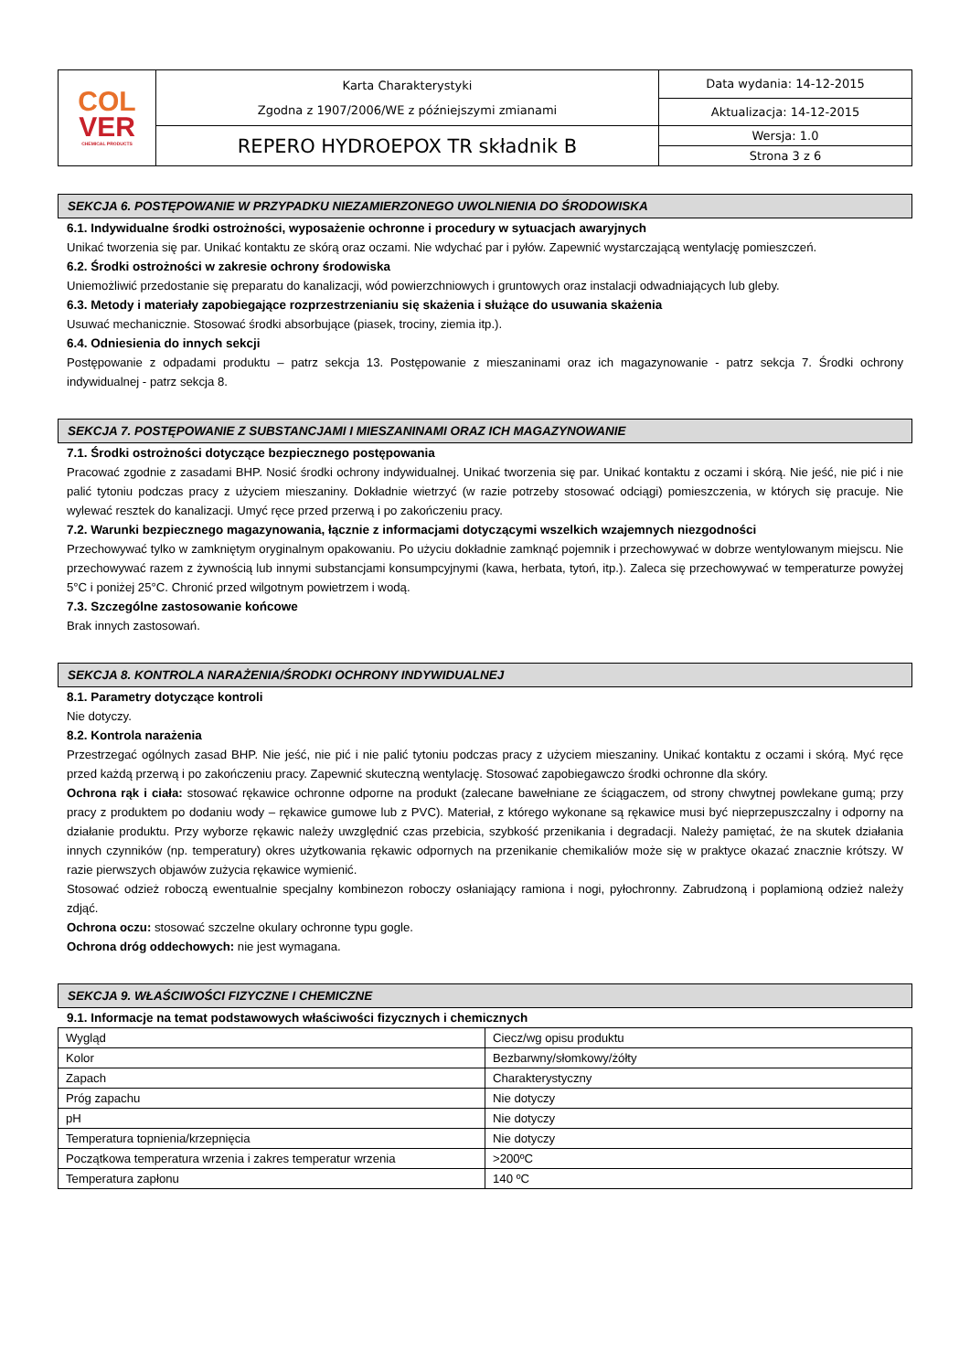| COL VER CHEMICAL PRODUCTS | Karta Charakterystyki Zgodna z 1907/2006/WE z późniejszymi zmianami | Data wydania: 14-12-2015 |
| | | Aktualizacja: 14-12-2015 |
| | REPERO HYDROEPOX TR składnik B | Wersja: 1.0 |
| | | Strona 3 z 6 |
SEKCJA 6. POSTĘPOWANIE W PRZYPADKU NIEZAMIERZONEGO UWOLNIENIA DO ŚRODOWISKA
6.1. Indywidualne środki ostrożności, wyposażenie ochronne i procedury w sytuacjach awaryjnych
Unikać tworzenia się par. Unikać kontaktu ze skórą oraz oczami. Nie wdychać par i pyłów. Zapewnić wystarczającą wentylację pomieszczeń.
6.2. Środki ostrożności w zakresie ochrony środowiska
Uniemożliwić przedostanie się preparatu do kanalizacji, wód powierzchniowych i gruntowych oraz instalacji odwadniających lub gleby.
6.3. Metody i materiały zapobiegające rozprzestrzenianiu się skażenia i służące do usuwania skażenia
Usuwać mechanicznie. Stosować środki absorbujące (piasek, trociny, ziemia itp.).
6.4. Odniesienia do innych sekcji
Postępowanie z odpadami produktu – patrz sekcja 13. Postępowanie z mieszaninami oraz ich magazynowanie - patrz sekcja 7. Środki ochrony indywidualnej - patrz sekcja 8.
SEKCJA 7. POSTĘPOWANIE Z SUBSTANCJAMI I MIESZANINAMI ORAZ ICH MAGAZYNOWANIE
7.1. Środki ostrożności dotyczące bezpiecznego postępowania
Pracować zgodnie z zasadami BHP. Nosić środki ochrony indywidualnej. Unikać tworzenia się par. Unikać kontaktu z oczami i skórą. Nie jeść, nie pić i nie palić tytoniu podczas pracy z użyciem mieszaniny. Dokładnie wietrzyć (w razie potrzeby stosować odciągi) pomieszczenia, w których się pracuje. Nie wylewać resztek do kanalizacji. Umyć ręce przed przerwą i po zakończeniu pracy.
7.2. Warunki bezpiecznego magazynowania, łącznie z informacjami dotyczącymi wszelkich wzajemnych niezgodności
Przechowywać tylko w zamkniętym oryginalnym opakowaniu. Po użyciu dokładnie zamknąć pojemnik i przechowywać w dobrze wentylowanym miejscu. Nie przechowywać razem z żywnością lub innymi substancjami konsumpcyjnymi (kawa, herbata, tytoń, itp.). Zaleca się przechowywać w temperaturze powyżej 5°C i poniżej 25°C. Chronić przed wilgotnym powietrzem i wodą.
7.3. Szczególne zastosowanie końcowe
Brak innych zastosowań.
SEKCJA 8. KONTROLA NARAŻENIA/ŚRODKI OCHRONY INDYWIDUALNEJ
8.1. Parametry dotyczące kontroli
Nie dotyczy.
8.2. Kontrola narażenia
Przestrzegać ogólnych zasad BHP. Nie jeść, nie pić i nie palić tytoniu podczas pracy z użyciem mieszaniny. Unikać kontaktu z oczami i skórą. Myć ręce przed każdą przerwą i po zakończeniu pracy. Zapewnić skuteczną wentylację. Stosować zapobiegawczo środki ochronne dla skóry.
Ochrona rąk i ciała: stosować rękawice ochronne odporne na produkt (zalecane bawełniane ze ściągaczem, od strony chwytnej powlekane gumą; przy pracy z produktem po dodaniu wody – rękawice gumowe lub z PVC). Materiał, z którego wykonane są rękawice musi być nieprzepuszczalny i odporny na działanie produktu. Przy wyborze rękawic należy uwzględnić czas przebicia, szybkość przenikania i degradacji. Należy pamiętać, że na skutek działania innych czynników (np. temperatury) okres użytkowania rękawic odpornych na przenikanie chemikaliów może się w praktyce okazać znacznie krótszy. W razie pierwszych objawów zużycia rękawice wymienić.
Stosować odzież roboczą ewentualnie specjalny kombinezon roboczy osłaniający ramiona i nogi, pyłochronny. Zabrudzoną i poplamioną odzież należy zdjąć.
Ochrona oczu: stosować szczelne okulary ochronne typu gogle.
Ochrona dróg oddechowych: nie jest wymagana.
SEKCJA 9. WŁAŚCIWOŚCI FIZYCZNE I CHEMICZNE
9.1. Informacje na temat podstawowych właściwości fizycznych i chemicznych
| Wygląd | Ciecz/wg opisu produktu |
| Kolor | Bezbarwny/słomkowy/żółty |
| Zapach | Charakterystyczny |
| Próg zapachu | Nie dotyczy |
| pH | Nie dotyczy |
| Temperatura topnienia/krzepnięcia | Nie dotyczy |
| Początkowa temperatura wrzenia i zakres temperatur wrzenia | >200ºC |
| Temperatura zapłonu | 140 ºC |